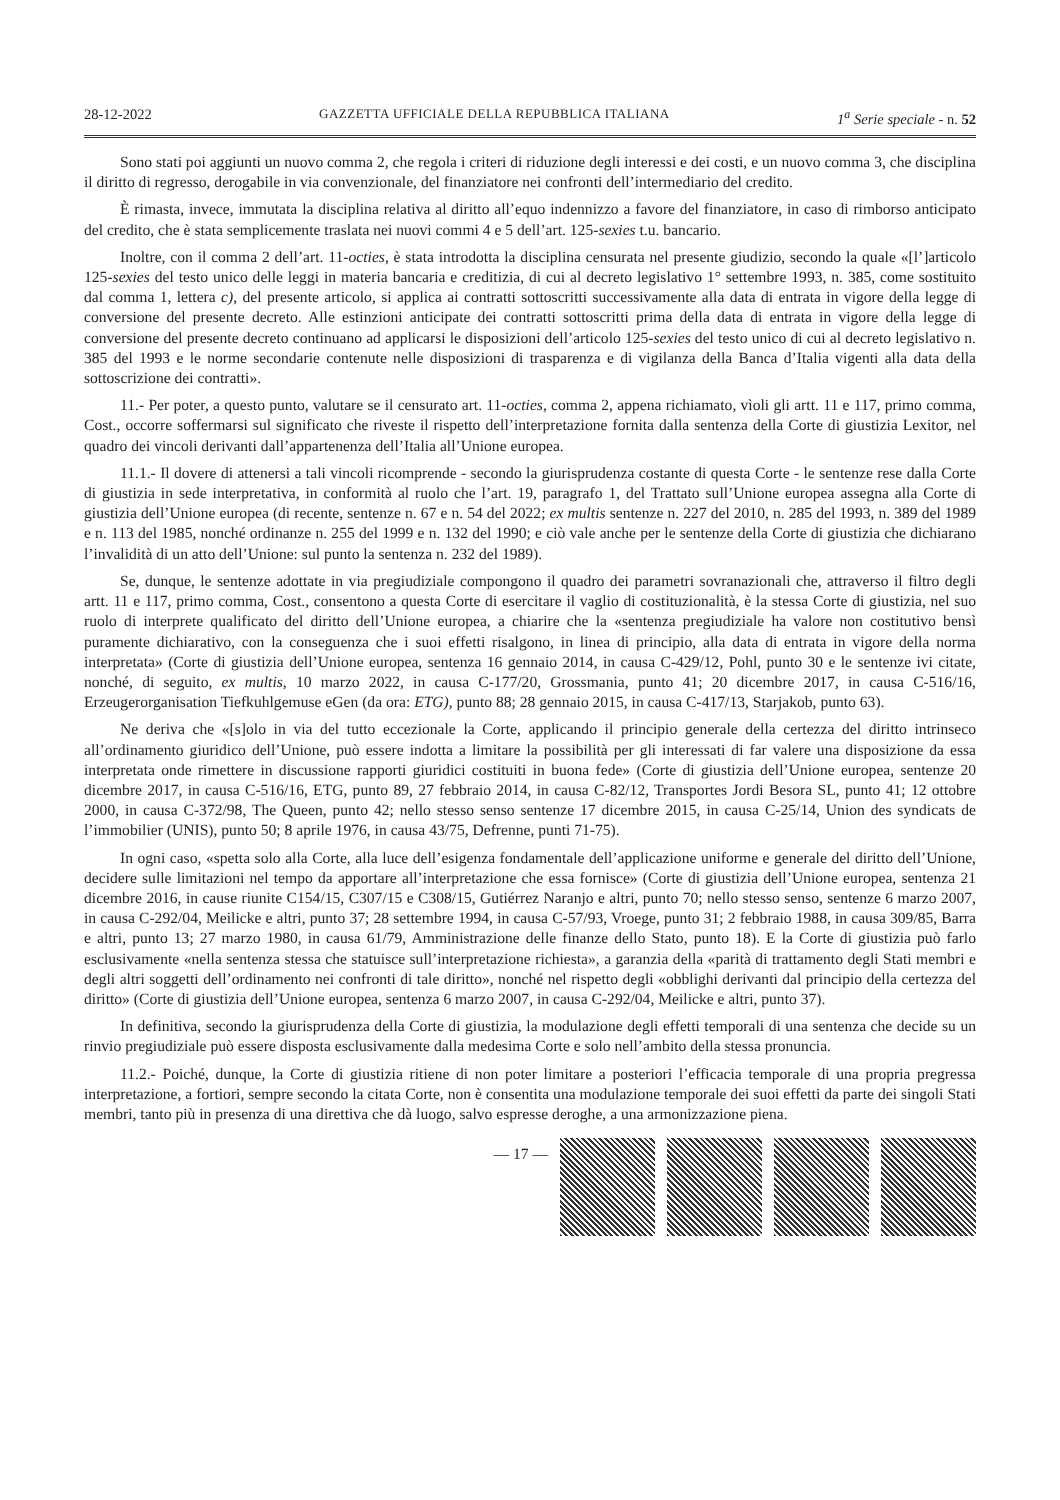28-12-2022 GAZZETTA UFFICIALE DELLA REPUBBLICA ITALIANA 1<sup>a</sup> Serie speciale - n. 52
Sono stati poi aggiunti un nuovo comma 2, che regola i criteri di riduzione degli interessi e dei costi, e un nuovo comma 3, che disciplina il diritto di regresso, derogabile in via convenzionale, del finanziatore nei confronti dell’intermediario del credito.
È rimasta, invece, immutata la disciplina relativa al diritto all’equo indennizzo a favore del finanziatore, in caso di rimborso anticipato del credito, che è stata semplicemente traslata nei nuovi commi 4 e 5 dell’art. 125-sexies t.u. bancario.
Inoltre, con il comma 2 dell’art. 11-octies, è stata introdotta la disciplina censurata nel presente giudizio, secondo la quale «[l’]articolo 125-sexies del testo unico delle leggi in materia bancaria e creditizia, di cui al decreto legislativo 1° settembre 1993, n. 385, come sostituito dal comma 1, lettera c), del presente articolo, si applica ai contratti sottoscritti successivamente alla data di entrata in vigore della legge di conversione del presente decreto. Alle estinzioni anticipate dei contratti sottoscritti prima della data di entrata in vigore della legge di conversione del presente decreto continuano ad applicarsi le disposizioni dell’articolo 125-sexies del testo unico di cui al decreto legislativo n. 385 del 1993 e le norme secondarie contenute nelle disposizioni di trasparenza e di vigilanza della Banca d’Italia vigenti alla data della sottoscrizione dei contratti».
11.- Per poter, a questo punto, valutare se il censurato art. 11-octies, comma 2, appena richiamato, vìoli gli artt. 11 e 117, primo comma, Cost., occorre soffermarsi sul significato che riveste il rispetto dell’interpretazione fornita dalla sentenza della Corte di giustizia Lexitor, nel quadro dei vincoli derivanti dall’appartenenza dell’Italia all’Unione europea.
11.1.- Il dovere di attenersi a tali vincoli ricomprende - secondo la giurisprudenza costante di questa Corte - le sentenze rese dalla Corte di giustizia in sede interpretativa, in conformità al ruolo che l’art. 19, paragrafo 1, del Trattato sull’Unione europea assegna alla Corte di giustizia dell’Unione europea (di recente, sentenze n. 67 e n. 54 del 2022; ex multis sentenze n. 227 del 2010, n. 285 del 1993, n. 389 del 1989 e n. 113 del 1985, nonché ordinanze n. 255 del 1999 e n. 132 del 1990; e ciò vale anche per le sentenze della Corte di giustizia che dichiarano l’invalidità di un atto dell’Unione: sul punto la sentenza n. 232 del 1989).
Se, dunque, le sentenze adottate in via pregiudiziale compongono il quadro dei parametri sovranazionali che, attraverso il filtro degli artt. 11 e 117, primo comma, Cost., consentono a questa Corte di esercitare il vaglio di costituzionalità, è la stessa Corte di giustizia, nel suo ruolo di interprete qualificato del diritto dell’Unione europea, a chiarire che la «sentenza pregiudiziale ha valore non costitutivo bensì puramente dichiarativo, con la conseguenza che i suoi effetti risalgono, in linea di principio, alla data di entrata in vigore della norma interpretata» (Corte di giustizia dell’Unione europea, sentenza 16 gennaio 2014, in causa C-429/12, Pohl, punto 30 e le sentenze ivi citate, nonché, di seguito, ex multis, 10 marzo 2022, in causa C-177/20, Grossmania, punto 41; 20 dicembre 2017, in causa C-516/16, Erzeugerorganisation Tiefkuhlgemuse eGen (da ora: ETG), punto 88; 28 gennaio 2015, in causa C-417/13, Starjakob, punto 63).
Ne deriva che «[s]olo in via del tutto eccezionale la Corte, applicando il principio generale della certezza del diritto intrinseco all’ordinamento giuridico dell’Unione, può essere indotta a limitare la possibilità per gli interessati di far valere una disposizione da essa interpretata onde rimettere in discussione rapporti giuridici costituiti in buona fede» (Corte di giustizia dell’Unione europea, sentenze 20 dicembre 2017, in causa C-516/16, ETG, punto 89, 27 febbraio 2014, in causa C-82/12, Transportes Jordi Besora SL, punto 41; 12 ottobre 2000, in causa C-372/98, The Queen, punto 42; nello stesso senso sentenze 17 dicembre 2015, in causa C-25/14, Union des syndicats de l’immobilier (UNIS), punto 50; 8 aprile 1976, in causa 43/75, Defrenne, punti 71-75).
In ogni caso, «spetta solo alla Corte, alla luce dell’esigenza fondamentale dell’applicazione uniforme e generale del diritto dell’Unione, decidere sulle limitazioni nel tempo da apportare all’interpretazione che essa fornisce» (Corte di giustizia dell’Unione europea, sentenza 21 dicembre 2016, in cause riunite C154/15, C307/15 e C308/15, Gutiérrez Naranjo e altri, punto 70; nello stesso senso, sentenze 6 marzo 2007, in causa C-292/04, Meilicke e altri, punto 37; 28 settembre 1994, in causa C-57/93, Vroege, punto 31; 2 febbraio 1988, in causa 309/85, Barra e altri, punto 13; 27 marzo 1980, in causa 61/79, Amministrazione delle finanze dello Stato, punto 18). E la Corte di giustizia può farlo esclusivamente «nella sentenza stessa che statuisce sull’interpretazione richiesta», a garanzia della «parità di trattamento degli Stati membri e degli altri soggetti dell’ordinamento nei confronti di tale diritto», nonché nel rispetto degli «obblighi derivanti dal principio della certezza del diritto» (Corte di giustizia dell’Unione europea, sentenza 6 marzo 2007, in causa C-292/04, Meilicke e altri, punto 37).
In definitiva, secondo la giurisprudenza della Corte di giustizia, la modulazione degli effetti temporali di una sentenza che decide su un rinvio pregiudiziale può essere disposta esclusivamente dalla medesima Corte e solo nell’ambito della stessa pronuncia.
11.2.- Poiché, dunque, la Corte di giustizia ritiene di non poter limitare a posteriori l’efficacia temporale di una propria pregressa interpretazione, a fortiori, sempre secondo la citata Corte, non è consentita una modulazione temporale dei suoi effetti da parte dei singoli Stati membri, tanto più in presenza di una direttiva che dà luogo, salvo espresse deroghe, a una armonizzazione piena.
— 17 —